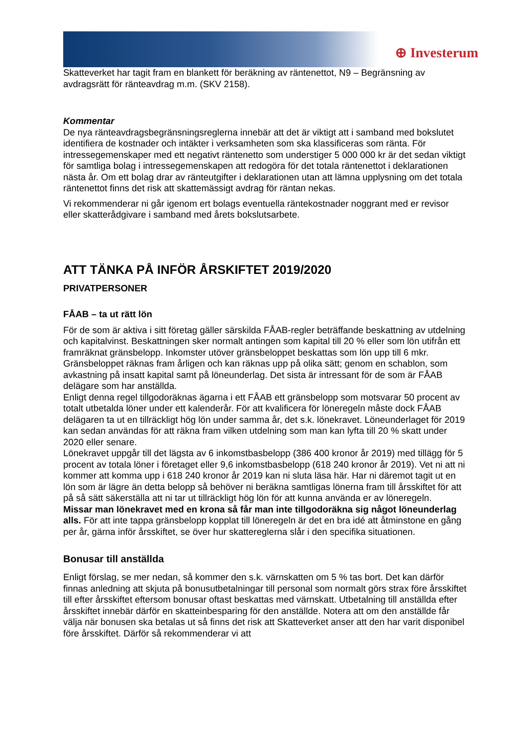⊕ Investerum
Skatteverket har tagit fram en blankett för beräkning av räntenettot, N9 – Begränsning av avdragsrätt för ränteavdrag m.m. (SKV 2158).
Kommentar
De nya ränteavdragsbegränsningsreglerna innebär att det är viktigt att i samband med bokslutet identifiera de kostnader och intäkter i verksamheten som ska klassificeras som ränta. För intressegemenskaper med ett negativt räntenetto som understiger 5 000 000 kr är det sedan viktigt för samtliga bolag i intressegemenskapen att redogöra för det totala räntenettot i deklarationen nästa år. Om ett bolag drar av ränteutgifter i deklarationen utan att lämna upplysning om det totala räntenettot finns det risk att skattemässigt avdrag för räntan nekas.
Vi rekommenderar ni går igenom ert bolags eventuella räntekostnader noggrant med er revisor eller skatterådgivare i samband med årets bokslutsarbete.
ATT TÄNKA PÅ INFÖR ÅRSKIFTET 2019/2020
PRIVATPERSONER
FÅAB – ta ut rätt lön
För de som är aktiva i sitt företag gäller särskilda FÅAB-regler beträffande beskattning av utdelning och kapitalvinst. Beskattningen sker normalt antingen som kapital till 20 % eller som lön utifrån ett framräknat gränsbelopp. Inkomster utöver gränsbeloppet beskattas som lön upp till 6 mkr. Gränsbeloppet räknas fram årligen och kan räknas upp på olika sätt; genom en schablon, som avkastning på insatt kapital samt på löneunderlag. Det sista är intressant för de som är FÅAB delägare som har anställda.
Enligt denna regel tillgodoräknas ägarna i ett FÅAB ett gränsbelopp som motsvarar 50 procent av totalt utbetalda löner under ett kalenderår. För att kvalificera för löneregeln måste dock FÅAB delägaren ta ut en tillräckligt hög lön under samma år, det s.k. lönekravet. Löneunderlaget för 2019 kan sedan användas för att räkna fram vilken utdelning som man kan lyfta till 20 % skatt under 2020 eller senare.
Lönekravet uppgår till det lägsta av 6 inkomstbasbelopp (386 400 kronor år 2019) med tillägg för 5 procent av totala löner i företaget eller 9,6 inkomstbasbelopp (618 240 kronor år 2019). Vet ni att ni kommer att komma upp i 618 240 kronor år 2019 kan ni sluta läsa här. Har ni däremot tagit ut en lön som är lägre än detta belopp så behöver ni beräkna samtligas lönerna fram till årsskiftet för att på så sätt säkerställa att ni tar ut tillräckligt hög lön för att kunna använda er av löneregeln.
Missar man lönekravet med en krona så får man inte tillgodoräkna sig något löneunderlag alls. För att inte tappa gränsbelopp kopplat till löneregeln är det en bra idé att åtminstone en gång per år, gärna inför årsskiftet, se över hur skattereglerna slår i den specifika situationen.
Bonusar till anställda
Enligt förslag, se mer nedan, så kommer den s.k. värnskatten om 5 % tas bort. Det kan därför finnas anledning att skjuta på bonusutbetalningar till personal som normalt görs strax före årsskiftet till efter årsskiftet eftersom bonusar oftast beskattas med värnskatt. Utbetalning till anställda efter årsskiftet innebär därför en skatteinbesparing för den anställde. Notera att om den anställde får välja när bonusen ska betalas ut så finns det risk att Skatteverket anser att den har varit disponibel före årsskiftet. Därför så rekommenderar vi att